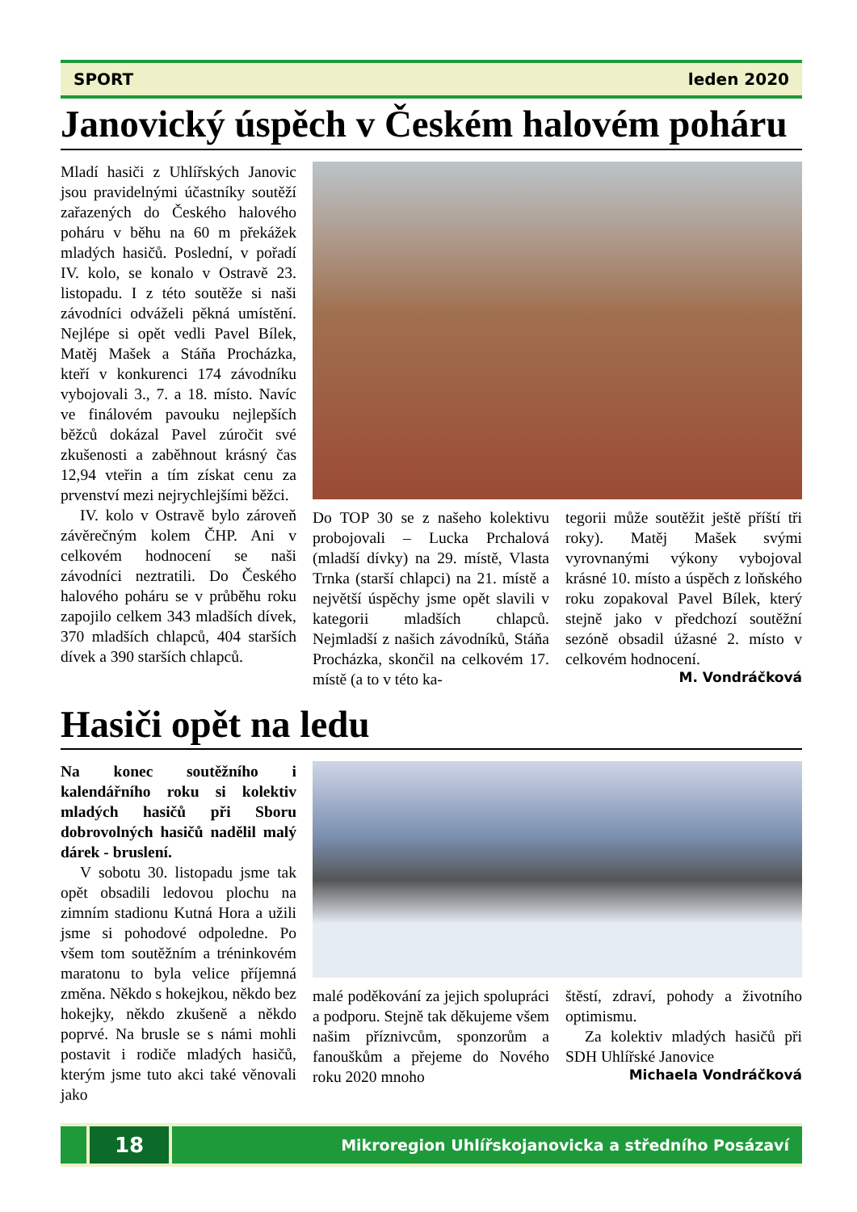SPORT leden 2020
Janovický úspěch v Českém halovém poháru
Mladí hasiči z Uhlířských Janovic jsou pravidelnými účastníky soutěží zařazených do Českého halového poháru v běhu na 60 m překážek mladých hasičů. Poslední, v pořadí IV. kolo, se konalo v Ostravě 23. listopadu. I z této soutěže si naši závodníci odváželi pěkná umístění. Nejlépe si opět vedli Pavel Bílek, Matěj Mašek a Stáňa Procházka, kteří v konkurenci 174 závodníku vybojovali 3., 7. a 18. místo. Navíc ve finálovém pavouku nejlepších běžců dokázal Pavel zúročit své zkušenosti a zaběhnout krásný čas 12,94 vteřin a tím získat cenu za prvenství mezi nejrychlejšími běžci.
IV. kolo v Ostravě bylo zároveň závěrečným kolem ČHP. Ani v celkovém hodnocení se naši závodníci neztratili. Do Českého halového poháru se v průběhu roku zapojilo celkem 343 mladších dívek, 370 mladších chlapců, 404 starších dívek a 390 starších chlapců.
Do TOP 30 se z našeho kolektivu probojovali – Lucka Prchalová (mladší dívky) na 29. místě, Vlasta Trnka (starší chlapci) na 21. místě a největší úspěchy jsme opět slavili v kategorii mladších chlapců. Nejmladší z našich závodníků, Stáňa Procházka, skončil na celkovém 17. místě (a to v této ka-
tegorii může soutěžit ještě příští tři roky). Matěj Mašek svými vyrovnanými výkony vybojoval krásné 10. místo a úspěch z loňského roku zopakoval Pavel Bílek, který stejně jako v předchozí soutěžní sezóně obsadil úžasné 2. místo v celkovém hodnocení.
M. Vondráčková
Hasiči opět na ledu
Na konec soutěžního i kalendářního roku si kolektiv mladých hasičů při Sboru dobrovolných hasičů nadělil malý dárek - bruslení.
V sobotu 30. listopadu jsme tak opět obsadili ledovou plochu na zimním stadionu Kutná Hora a užili jsme si pohodové odpoledne. Po všem tom soutěžním a tréninkovém maratonu to byla velice příjemná změna. Někdo s hokejkou, někdo bez hokejky, někdo zkušeně a někdo poprvé. Na brusle se s námi mohli postavit i rodiče mladých hasičů, kterým jsme tuto akci také věnovali jako
malé poděkování za jejich spolupráci a podporu. Stejně tak děkujeme všem našim příznivcům, sponzorům a fanouškům a přejeme do Nového roku 2020 mnoho
štěstí, zdraví, pohody a životního optimismu.
Za kolektiv mladých hasičů při SDH Uhlířské Janovice
Michaela Vondráčková
18
Mikroregion Uhlířskojanovicka a středního Posázaví